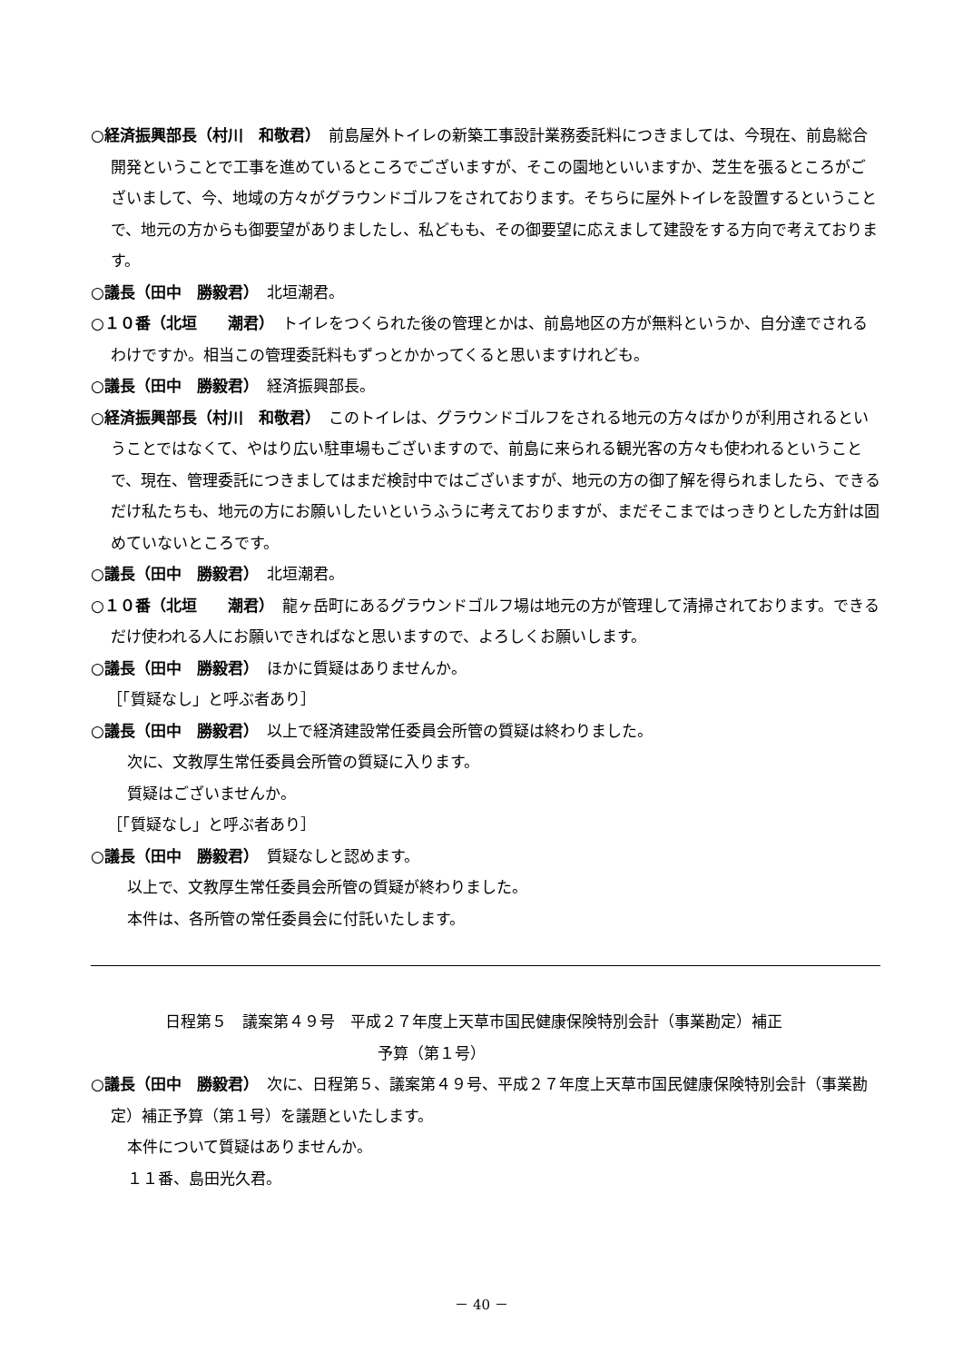○経済振興部長（村川　和敬君）　前島屋外トイレの新築工事設計業務委託料につきましては、今現在、前島総合開発ということで工事を進めているところでございますが、そこの園地といいますか、芝生を張るところがございまして、今、地域の方々がグラウンドゴルフをされております。そちらに屋外トイレを設置するということで、地元の方からも御要望がありましたし、私どもも、その御要望に応えまして建設をする方向で考えております。
○議長（田中　勝毅君）　北垣潮君。
○１０番（北垣　　潮君）　トイレをつくられた後の管理とかは、前島地区の方が無料というか、自分達でされるわけですか。相当この管理委託料もずっとかかってくると思いますけれども。
○議長（田中　勝毅君）　経済振興部長。
○経済振興部長（村川　和敬君）　このトイレは、グラウンドゴルフをされる地元の方々ばかりが利用されるということではなくて、やはり広い駐車場もございますので、前島に来られる観光客の方々も使われるということで、現在、管理委託につきましてはまだ検討中ではございますが、地元の方の御了解を得られましたら、できるだけ私たちも、地元の方にお願いしたいというふうに考えておりますが、まだそこまではっきりとした方針は固めていないところです。
○議長（田中　勝毅君）　北垣潮君。
○１０番（北垣　　潮君）　龍ヶ岳町にあるグラウンドゴルフ場は地元の方が管理して清掃されております。できるだけ使われる人にお願いできればなと思いますので、よろしくお願いします。
○議長（田中　勝毅君）　ほかに質疑はありませんか。
［「質疑なし」と呼ぶ者あり］
○議長（田中　勝毅君）　以上で経済建設常任委員会所管の質疑は終わりました。
次に、文教厚生常任委員会所管の質疑に入ります。
質疑はございませんか。
［「質疑なし」と呼ぶ者あり］
○議長（田中　勝毅君）　質疑なしと認めます。
以上で、文教厚生常任委員会所管の質疑が終わりました。
本件は、各所管の常任委員会に付託いたします。
日程第５　議案第４９号　平成２７年度上天草市国民健康保険特別会計（事業勘定）補正
予算（第１号）
○議長（田中　勝毅君）　次に、日程第５、議案第４９号、平成２７年度上天草市国民健康保険特別会計（事業勘定）補正予算（第１号）を議題といたします。
本件について質疑はありませんか。
１１番、島田光久君。
－ 40 －